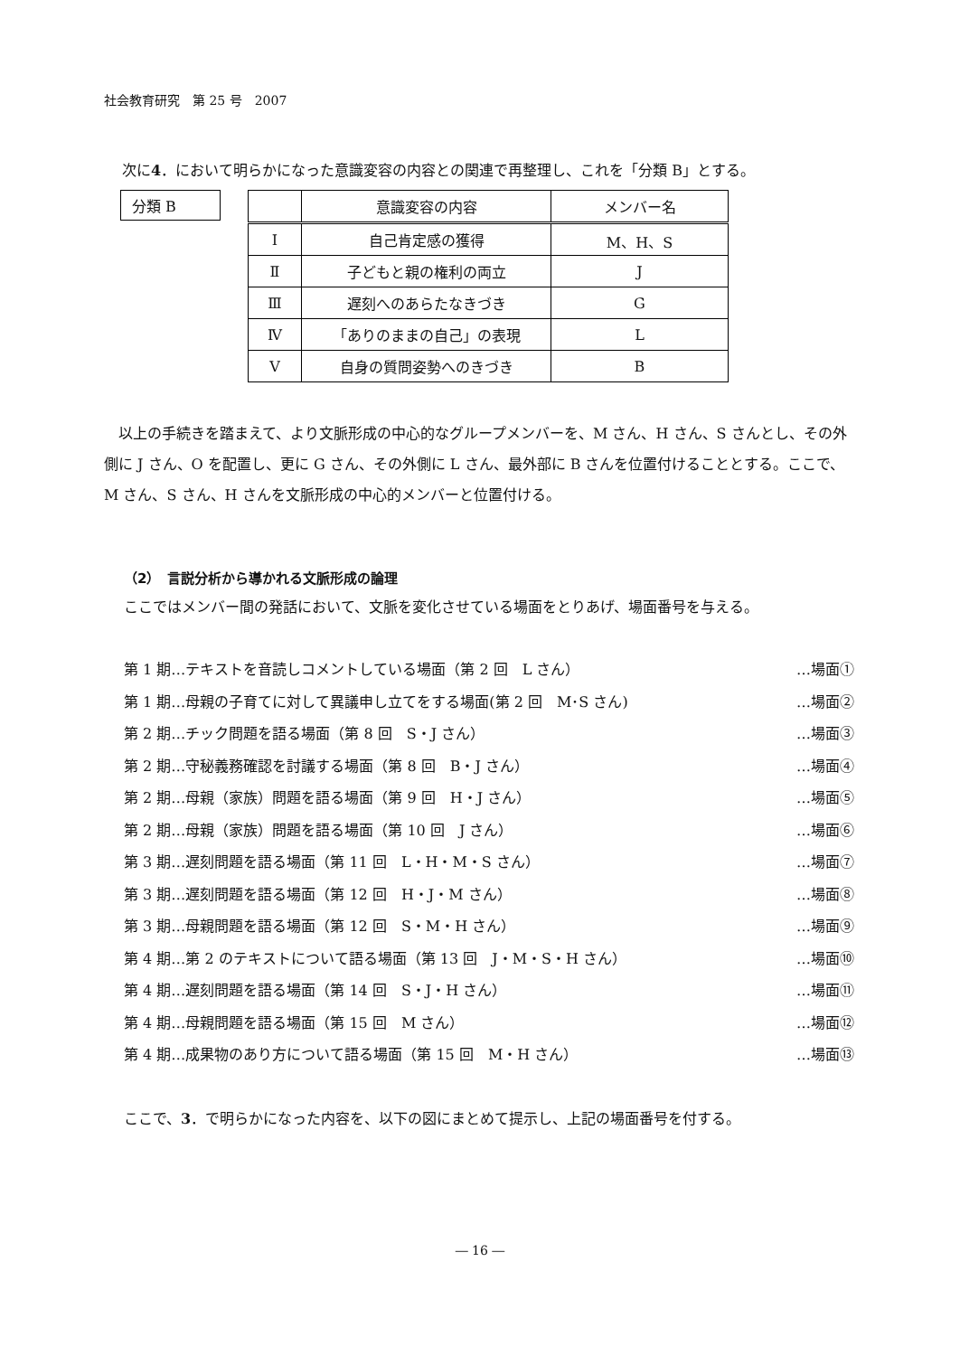社会教育研究　第 25 号　2007
次に4．において明らかになった意識変容の内容との関連で再整理し、これを「分類 B」とする。
分類 B
| | 意識変容の内容 | メンバー名 |
| --- | --- | --- |
| Ⅰ | 自己肯定感の獲得 | M、H、S |
| Ⅱ | 子どもと親の権利の両立 | J |
| Ⅲ | 遅刻へのあらたなきづき | G |
| Ⅳ | 「ありのままの自己」の表現 | L |
| Ⅴ | 自身の質問姿勢へのきづき | B |
以上の手続きを踏まえて、より文脈形成の中心的なグループメンバーを、M さん、H さん、S さんとし、その外側に J さん、O を配置し、更に G さん、その外側に L さん、最外部に B さんを位置付けることとする。ここで、M さん、S さん、H さんを文脈形成の中心的メンバーと位置付ける。
（2）　言説分析から導かれる文脈形成の論理
ここではメンバー間の発話において、文脈を変化させている場面をとりあげ、場面番号を与える。
第 1 期…テキストを音読しコメントしている場面（第 2 回　L さん） …場面①
第 1 期…母親の子育てに対して異議申し立てをする場面(第 2 回　M･S さん) …場面②
第 2 期…チック問題を語る場面（第 8 回　S・J さん） …場面③
第 2 期…守秘義務確認を討議する場面（第 8 回　B・J さん） …場面④
第 2 期…母親（家族）問題を語る場面（第 9 回　H・J さん） …場面⑤
第 2 期…母親（家族）問題を語る場面（第 10 回　J さん） …場面⑥
第 3 期…遅刻問題を語る場面（第 11 回　L・H・M・S さん） …場面⑦
第 3 期…遅刻問題を語る場面（第 12 回　H・J・M さん） …場面⑧
第 3 期…母親問題を語る場面（第 12 回　S・M・H さん） …場面⑨
第 4 期…第 2 のテキストについて語る場面（第 13 回　J・M・S・H さん） …場面⑩
第 4 期…遅刻問題を語る場面（第 14 回　S・J・H さん） …場面⑪
第 4 期…母親問題を語る場面（第 15 回　M さん） …場面⑫
第 4 期…成果物のあり方について語る場面（第 15 回　M・H さん） …場面⑬
ここで、3．で明らかになった内容を、以下の図にまとめて提示し、上記の場面番号を付する。
― 16 ―